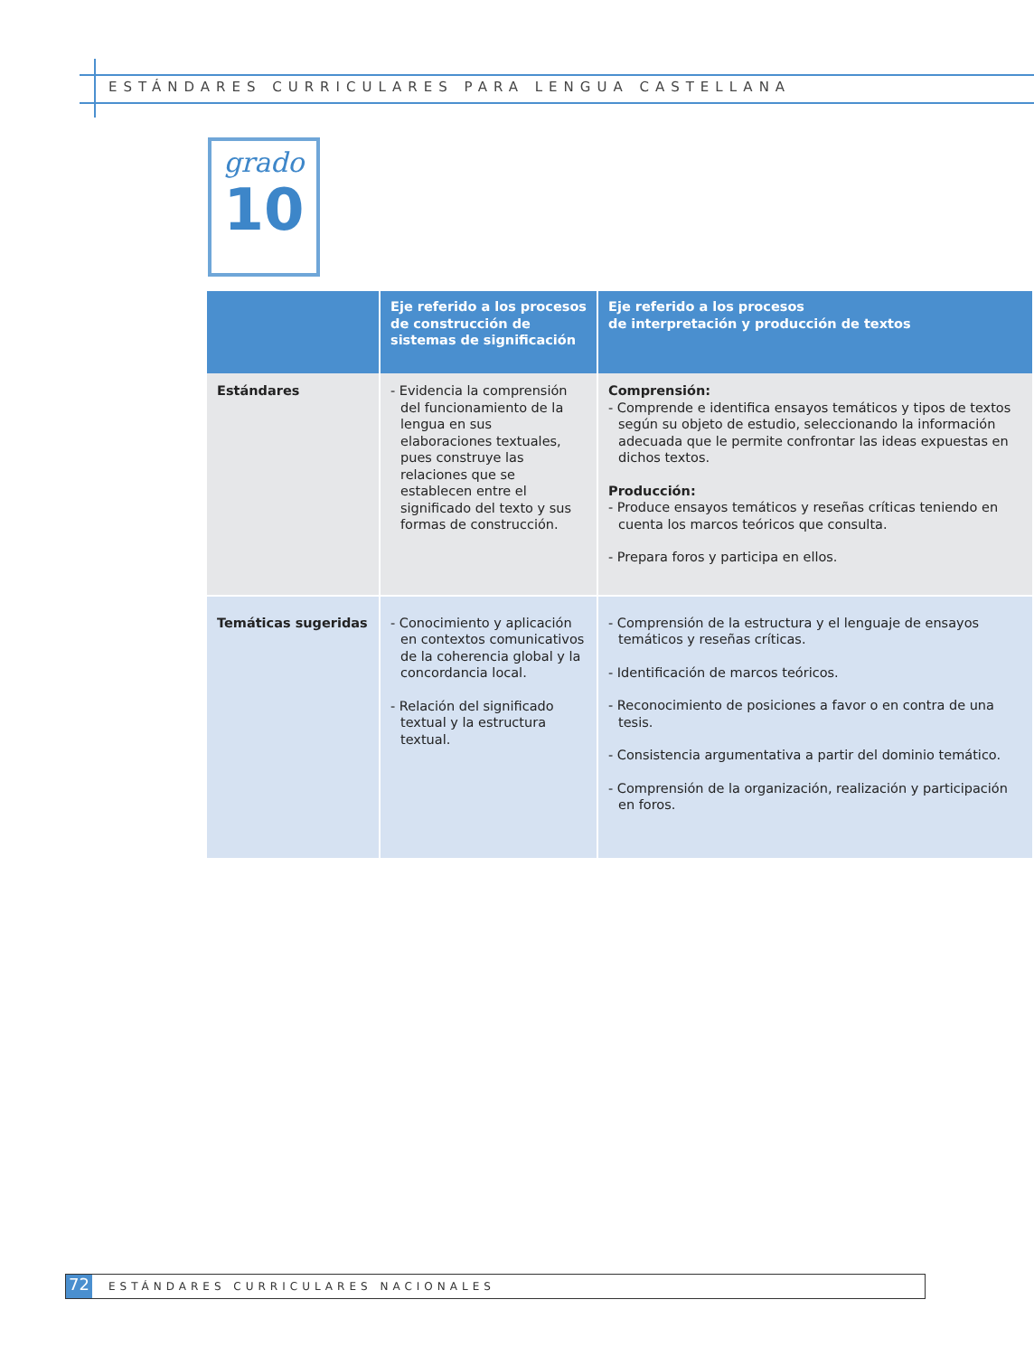ESTÁNDARES CURRICULARES PARA LENGUA CASTELLANA
grado
10
| | Eje referido a los procesos de construcción de sistemas de significación | Eje referido a los procesos de interpretación y producción de textos |
| --- | --- | --- |
| Estándares | - Evidencia la comprensión del funcionamiento de la lengua en sus elaboraciones textuales, pues construye las relaciones que se establecen entre el significado del texto y sus formas de construcción. | Comprensión: - Comprende e identifica ensayos temáticos y tipos de textos según su objeto de estudio, seleccionando la información adecuada que le permite confrontar las ideas expuestas en dichos textos. Producción: - Produce ensayos temáticos y reseñas críticas teniendo en cuenta los marcos teóricos que consulta. - Prepara foros y participa en ellos. |
| Temáticas sugeridas | - Conocimiento y aplicación en contextos comunicativos de la coherencia global y la concordancia local. - Relación del significado textual y la estructura textual. | - Comprensión de la estructura y el lenguaje de ensayos temáticos y reseñas críticas. - Identificación de marcos teóricos. - Reconocimiento de posiciones a favor o en contra de una tesis. - Consistencia argumentativa a partir del dominio temático. - Comprensión de la organización, realización y participación en foros. |
72
ESTÁNDARES CURRICULARES NACIONALES